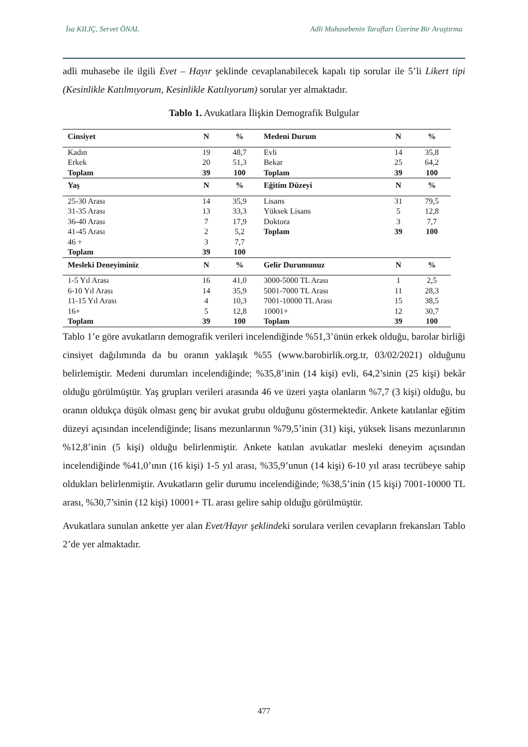İsa KILIÇ, Servet ÖNAL Adli Muhasebenin Tarafları Üzerine Bir Araştırma
adli muhasebe ile ilgili Evet – Hayır şeklinde cevaplanabilecek kapalı tip sorular ile 5’li Likert tipi (Kesinlikle Katılmıyorum, Kesinlikle Katılıyorum) sorular yer almaktadır.
Tablo 1. Avukatlara İlişkin Demografik Bulgular
| Cinsiyet | N | % | Medeni Durum | N | % |
| --- | --- | --- | --- | --- | --- |
| Kadın | 19 | 48,7 | Evli | 14 | 35,8 |
| Erkek | 20 | 51,3 | Bekar | 25 | 64,2 |
| Toplam | 39 | 100 | Toplam | 39 | 100 |
| Yaş | N | % | Eğitim Düzeyi | N | % |
| 25-30 Arası | 14 | 35,9 | Lisans | 31 | 79,5 |
| 31-35 Arası | 13 | 33,3 | Yüksek Lisans | 5 | 12,8 |
| 36-40 Arası | 7 | 17,9 | Doktora | 3 | 7,7 |
| 41-45 Arası | 2 | 5,2 | Toplam | 39 | 100 |
| 46 + | 3 | 7,7 | | | |
| Toplam | 39 | 100 | | | |
| Mesleki Deneyiminiz | N | % | Gelir Durumunuz | N | % |
| 1-5 Yıl Arası | 16 | 41,0 | 3000-5000 TL Arası | 1 | 2,5 |
| 6-10 Yıl Arası | 14 | 35,9 | 5001-7000 TL Arası | 11 | 28,3 |
| 11-15 Yıl Arası | 4 | 10,3 | 7001-10000 TL Arası | 15 | 38,5 |
| 16+ | 5 | 12,8 | 10001+ | 12 | 30,7 |
| Toplam | 39 | 100 | Toplam | 39 | 100 |
Tablo 1’e göre avukatların demografik verileri incelendiğinde %51,3’ünün erkek olduğu, barolar birliği cinsiyet dağılımında da bu oranın yaklaşık %55 (www.barobirlik.org.tr, 03/02/2021) olduğunu belirlemiştir. Medeni durumları incelendiğinde; %35,8’inin (14 kişi) evli, 64,2’sinin (25 kişi) bekâr olduğu görülmüştür. Yaş grupları verileri arasında 46 ve üzeri yaşta olanların %7,7 (3 kişi) olduğu, bu oranın oldukça düşük olması genç bir avukat grubu olduğunu göstermektedir. Ankete katılanlar eğitim düzeyi açısından incelendiğinde; lisans mezunlarının %79,5’inin (31) kişi, yüksek lisans mezunlarının %12,8’inin (5 kişi) olduğu belirlenmiştir. Ankete katılan avukatlar mesleki deneyim açısından incelendiğinde %41,0’ının (16 kişi) 1-5 yıl arası, %35,9’unun (14 kişi) 6-10 yıl arası tecrübeye sahip oldukları belirlenmiştir. Avukatların gelir durumu incelendiğinde; %38,5’inin (15 kişi) 7001-10000 TL arası, %30,7’sinin (12 kişi) 10001+ TL arası gelire sahip olduğu görülmüştür.
Avukatlara sunulan ankette yer alan Evet/Hayır şeklindeki sorulara verilen cevapların frekansları Tablo 2’de yer almaktadır.
477